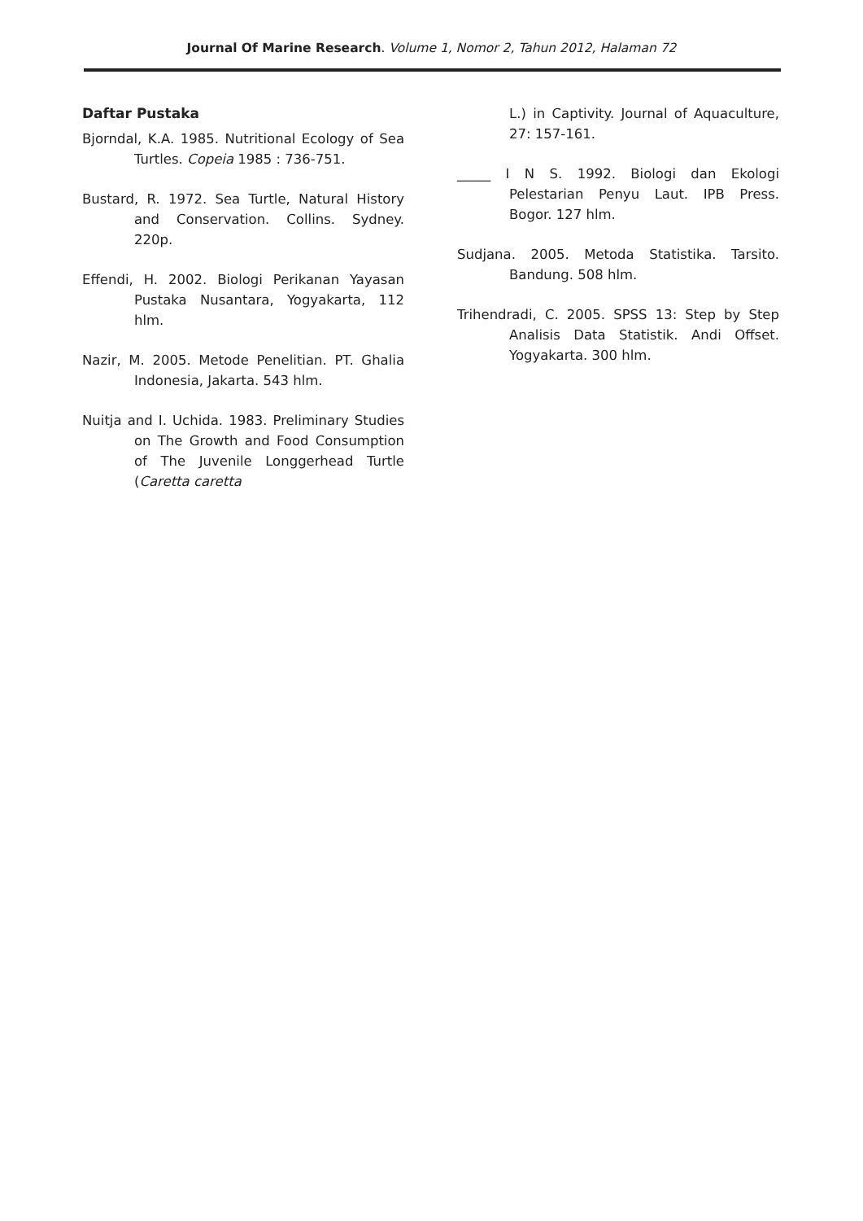Journal Of Marine Research. Volume 1, Nomor 2, Tahun 2012, Halaman 72
Daftar Pustaka
Bjorndal, K.A. 1985. Nutritional Ecology of Sea Turtles. Copeia 1985 : 736-751.
Bustard, R. 1972. Sea Turtle, Natural History and Conservation. Collins. Sydney. 220p.
Effendi, H. 2002. Biologi Perikanan Yayasan Pustaka Nusantara, Yogyakarta, 112 hlm.
Nazir, M. 2005. Metode Penelitian. PT. Ghalia Indonesia, Jakarta. 543 hlm.
Nuitja and I. Uchida. 1983. Preliminary Studies on The Growth and Food Consumption of The Juvenile Longgerhead Turtle (Caretta caretta
L.) in Captivity. Journal of Aquaculture, 27: 157-161.
_____ I N S. 1992. Biologi dan Ekologi Pelestarian Penyu Laut. IPB Press. Bogor. 127 hlm.
Sudjana. 2005. Metoda Statistika. Tarsito. Bandung. 508 hlm.
Trihendradi, C. 2005. SPSS 13: Step by Step Analisis Data Statistik. Andi Offset. Yogyakarta. 300 hlm.